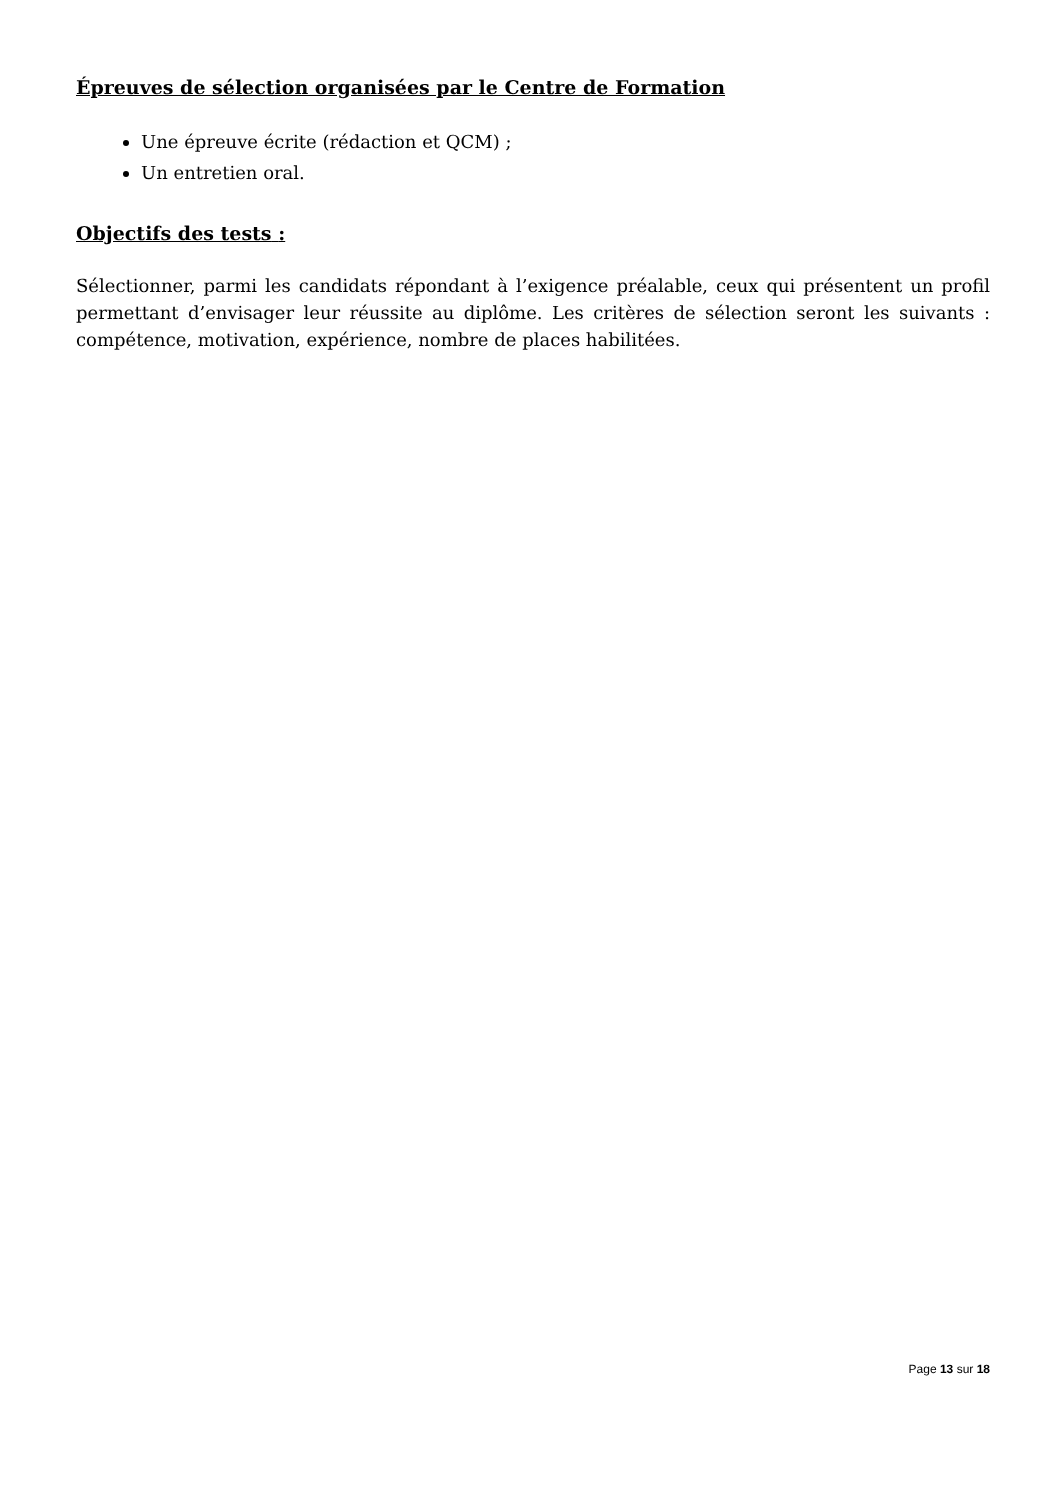Épreuves de sélection organisées par le Centre de Formation
Une épreuve écrite (rédaction et QCM) ;
Un entretien oral.
Objectifs des tests :
Sélectionner, parmi les candidats répondant à l’exigence préalable, ceux qui présentent un profil permettant d’envisager leur réussite au diplôme. Les critères de sélection seront les suivants : compétence, motivation, expérience, nombre de places habilitées.
Page 13 sur 18